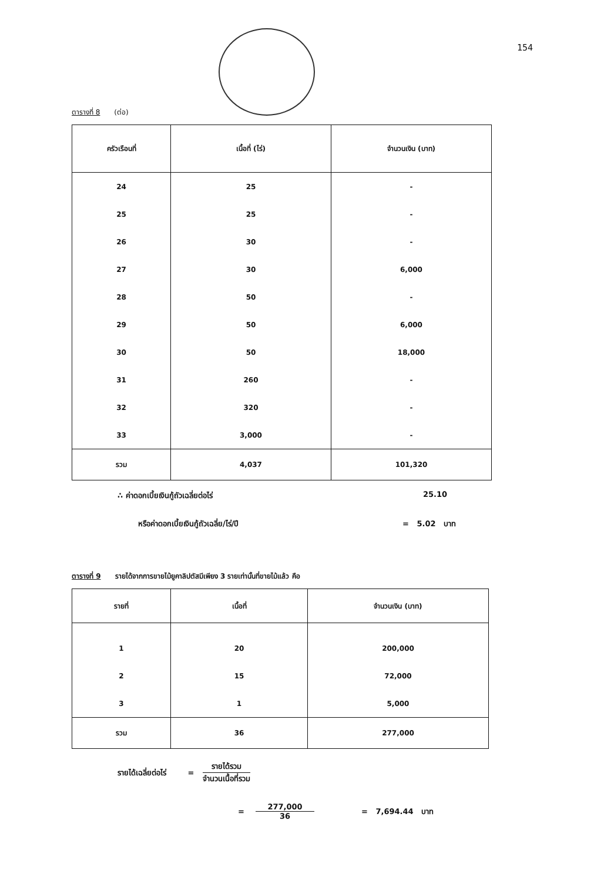154
ตารางที่ 8 (ต่อ)
| ครัวเรือนที่ | เนื้อที่ (ไร่) | จำนวนเงิน (บาท) |
| --- | --- | --- |
| 24 | 25 | - |
| 25 | 25 | - |
| 26 | 30 | - |
| 27 | 30 | 6,000 |
| 28 | 50 | - |
| 29 | 50 | 6,000 |
| 30 | 50 | 18,000 |
| 31 | 260 | - |
| 32 | 320 | - |
| 33 | 3,000 | - |
| รวม | 4,037 | 101,320 |
∴ ค่าดอกเบี้ยเงินกู้ถัวเฉลี่ยต่อไร่ 25.10
หรือค่าดอกเบี้ยเงินกู้ถัวเฉลี่ย/ไร่/ปี = 5.02 บาท
ตารางที่ 9 รายได้จากการขายไม้ยูคาลิปตัสมีเพียง 3 รายเท่านั้นที่ขายไม้แล้ว คือ
| รายที่ | เนื้อที่ | จำนวนเงิน (บาท) |
| --- | --- | --- |
| 1 | 20 | 200,000 |
| 2 | 15 | 72,000 |
| 3 | 1 | 5,000 |
| รวม | 36 | 277,000 |
รายได้เฉลี่ยต่อไร่ = รายได้รวม จำนวนเนื้อที่รวม
= 277,000 36 = 7,694.44 บาท